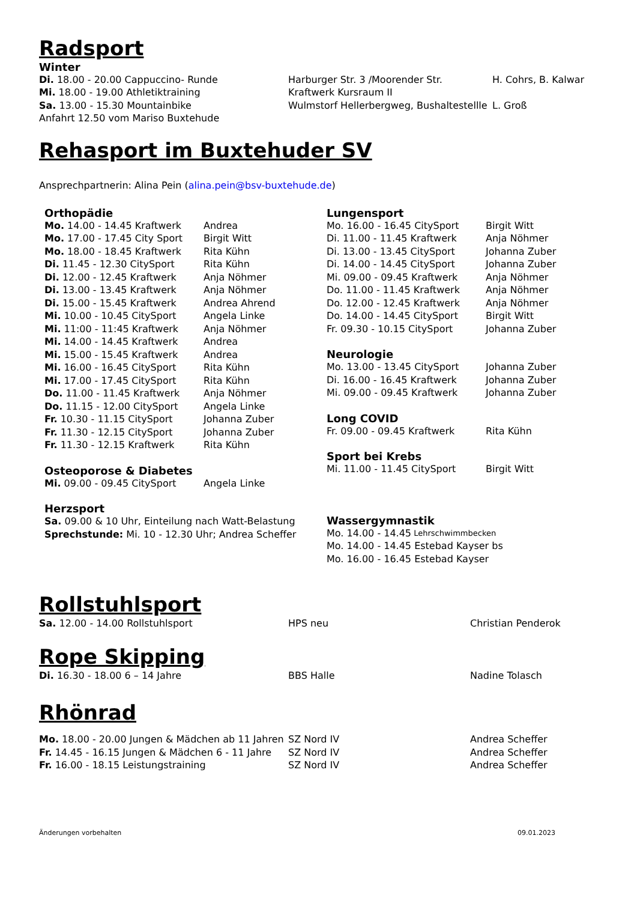Radsport
Winter
Di. 18.00 - 20.00 Cappuccino- Runde Harburger Str. 3 /Moorender Str. H. Cohrs, B. Kalwar
Mi. 18.00 - 19.00 Athletiktraining Kraftwerk Kursraum II
Sa. 13.00 - 15.30 Mountainbike Wulmstorf Hellerbergweg, Bushaltestellle L. Groß
Anfahrt 12.50 vom Mariso Buxtehude
Rehasport im Buxtehuder SV
Ansprechpartnerin: Alina Pein (alina.pein@bsv-buxtehude.de)
Orthopädie
Mo. 14.00 - 14.45 Kraftwerk Andrea
Mo. 17.00 - 17.45 City Sport Birgit Witt
Mo. 18.00 - 18.45 Kraftwerk Rita Kühn
Di. 11.45 - 12.30 CitySport Rita Kühn
Di. 12.00 - 12.45 Kraftwerk Anja Nöhmer
Di. 13.00 - 13.45 Kraftwerk Anja Nöhmer
Di. 15.00 - 15.45 Kraftwerk Andrea Ahrend
Mi. 10.00 - 10.45 CitySport Angela Linke
Mi. 11:00 - 11:45 Kraftwerk Anja Nöhmer
Mi. 14.00 - 14.45 Kraftwerk Andrea
Mi. 15.00 - 15.45 Kraftwerk Andrea
Mi. 16.00 - 16.45 CitySport Rita Kühn
Mi. 17.00 - 17.45 CitySport Rita Kühn
Do. 11.00 - 11.45 Kraftwerk Anja Nöhmer
Do. 11.15 - 12.00 CitySport Angela Linke
Fr. 10.30 - 11.15 CitySport Johanna Zuber
Fr. 11.30 - 12.15 CitySport Johanna Zuber
Fr. 11.30 - 12.15 Kraftwerk Rita Kühn
Osteoporose & Diabetes
Mi. 09.00 - 09.45 CitySport Angela Linke
Herzsport
Sa. 09.00 & 10 Uhr, Einteilung nach Watt-Belastung
Sprechstunde: Mi. 10 - 12.30 Uhr; Andrea Scheffer
Lungensport
Mo. 16.00 - 16.45 CitySport Birgit Witt
Di. 11.00 - 11.45 Kraftwerk Anja Nöhmer
Di. 13.00 - 13.45 CitySport Johanna Zuber
Di. 14.00 - 14.45 CitySport Johanna Zuber
Mi. 09.00 - 09.45 Kraftwerk Anja Nöhmer
Do. 11.00 - 11.45 Kraftwerk Anja Nöhmer
Do. 12.00 - 12.45 Kraftwerk Anja Nöhmer
Do. 14.00 - 14.45 CitySport Birgit Witt
Fr. 09.30 - 10.15 CitySport Johanna Zuber
Neurologie
Mo. 13.00 - 13.45 CitySport Johanna Zuber
Di. 16.00 - 16.45 Kraftwerk Johanna Zuber
Mi. 09.00 - 09.45 Kraftwerk Johanna Zuber
Long COVID
Fr. 09.00 - 09.45 Kraftwerk Rita Kühn
Sport bei Krebs
Mi. 11.00 - 11.45 CitySport Birgit Witt
Wassergymnastik
Mo. 14.00 - 14.45 Lehrschwimmbecken
Mo. 14.00 - 14.45 Estebad Kayser bs
Mo. 16.00 - 16.45 Estebad Kayser
Rollstuhlsport
Sa. 12.00 - 14.00 Rollstuhlsport HPS neu Christian Penderok
Rope Skipping
Di. 16.30 - 18.00 6 – 14 Jahre BBS Halle Nadine Tolasch
Rhönrad
Mo. 18.00 - 20.00 Jungen & Mädchen ab 11 Jahren SZ Nord IV Andrea Scheffer
Fr. 14.45 - 16.15 Jungen & Mädchen 6 - 11 Jahre SZ Nord IV Andrea Scheffer
Fr. 16.00 - 18.15 Leistungstraining SZ Nord IV Andrea Scheffer
Änderungen vorbehalten 09.01.2023